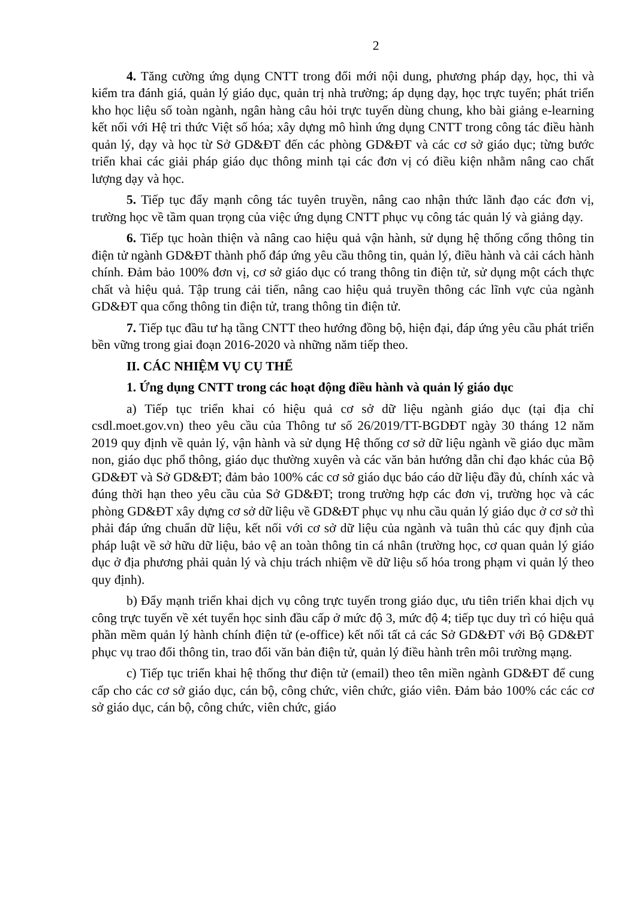2
4. Tăng cường ứng dụng CNTT trong đổi mới nội dung, phương pháp dạy, học, thi và kiểm tra đánh giá, quản lý giáo dục, quản trị nhà trường; áp dụng dạy, học trực tuyến; phát triển kho học liệu số toàn ngành, ngân hàng câu hỏi trực tuyến dùng chung, kho bài giảng e-learning kết nối với Hệ tri thức Việt số hóa; xây dựng mô hình ứng dụng CNTT trong công tác điều hành quản lý, dạy và học từ Sở GD&ĐT đến các phòng GD&ĐT và các cơ sở giáo dục; từng bước triển khai các giải pháp giáo dục thông minh tại các đơn vị có điều kiện nhằm nâng cao chất lượng dạy và học.
5. Tiếp tục đẩy mạnh công tác tuyên truyền, nâng cao nhận thức lãnh đạo các đơn vị, trường học về tầm quan trọng của việc ứng dụng CNTT phục vụ công tác quản lý và giảng dạy.
6. Tiếp tục hoàn thiện và nâng cao hiệu quả vận hành, sử dụng hệ thống cổng thông tin điện tử ngành GD&ĐT thành phố đáp ứng yêu cầu thông tin, quản lý, điều hành và cải cách hành chính. Đảm bảo 100% đơn vị, cơ sở giáo dục có trang thông tin điện tử, sử dụng một cách thực chất và hiệu quả. Tập trung cải tiến, nâng cao hiệu quả truyền thông các lĩnh vực của ngành GD&ĐT qua cổng thông tin điện tử, trang thông tin điện tử.
7. Tiếp tục đầu tư hạ tầng CNTT theo hướng đồng bộ, hiện đại, đáp ứng yêu cầu phát triển bền vững trong giai đoạn 2016-2020 và những năm tiếp theo.
II. CÁC NHIỆM VỤ CỤ THỂ
1. Ứng dụng CNTT trong các hoạt động điều hành và quản lý giáo dục
a) Tiếp tục triển khai có hiệu quả cơ sở dữ liệu ngành giáo dục (tại địa chỉ csdl.moet.gov.vn) theo yêu cầu của Thông tư số 26/2019/TT-BGDĐT ngày 30 tháng 12 năm 2019 quy định về quản lý, vận hành và sử dụng Hệ thống cơ sở dữ liệu ngành về giáo dục mầm non, giáo dục phổ thông, giáo dục thường xuyên và các văn bản hướng dẫn chỉ đạo khác của Bộ GD&ĐT và Sở GD&ĐT; đảm bảo 100% các cơ sở giáo dục báo cáo dữ liệu đầy đủ, chính xác và đúng thời hạn theo yêu cầu của Sở GD&ĐT; trong trường hợp các đơn vị, trường học và các phòng GD&ĐT xây dựng cơ sở dữ liệu về GD&ĐT phục vụ nhu cầu quản lý giáo dục ở cơ sở thì phải đáp ứng chuẩn dữ liệu, kết nối với cơ sở dữ liệu của ngành và tuân thủ các quy định của pháp luật về sở hữu dữ liệu, bảo vệ an toàn thông tin cá nhân (trường học, cơ quan quản lý giáo dục ở địa phương phải quản lý và chịu trách nhiệm về dữ liệu số hóa trong phạm vi quản lý theo quy định).
b) Đẩy mạnh triển khai dịch vụ công trực tuyến trong giáo dục, ưu tiên triển khai dịch vụ công trực tuyến về xét tuyển học sinh đầu cấp ở mức độ 3, mức độ 4; tiếp tục duy trì có hiệu quả phần mềm quản lý hành chính điện tử (e-office) kết nối tất cả các Sở GD&ĐT với Bộ GD&ĐT phục vụ trao đổi thông tin, trao đổi văn bản điện tử, quản lý điều hành trên môi trường mạng.
c) Tiếp tục triển khai hệ thống thư điện tử (email) theo tên miền ngành GD&ĐT để cung cấp cho các cơ sở giáo dục, cán bộ, công chức, viên chức, giáo viên. Đảm bảo 100% các các cơ sở giáo dục, cán bộ, công chức, viên chức, giáo